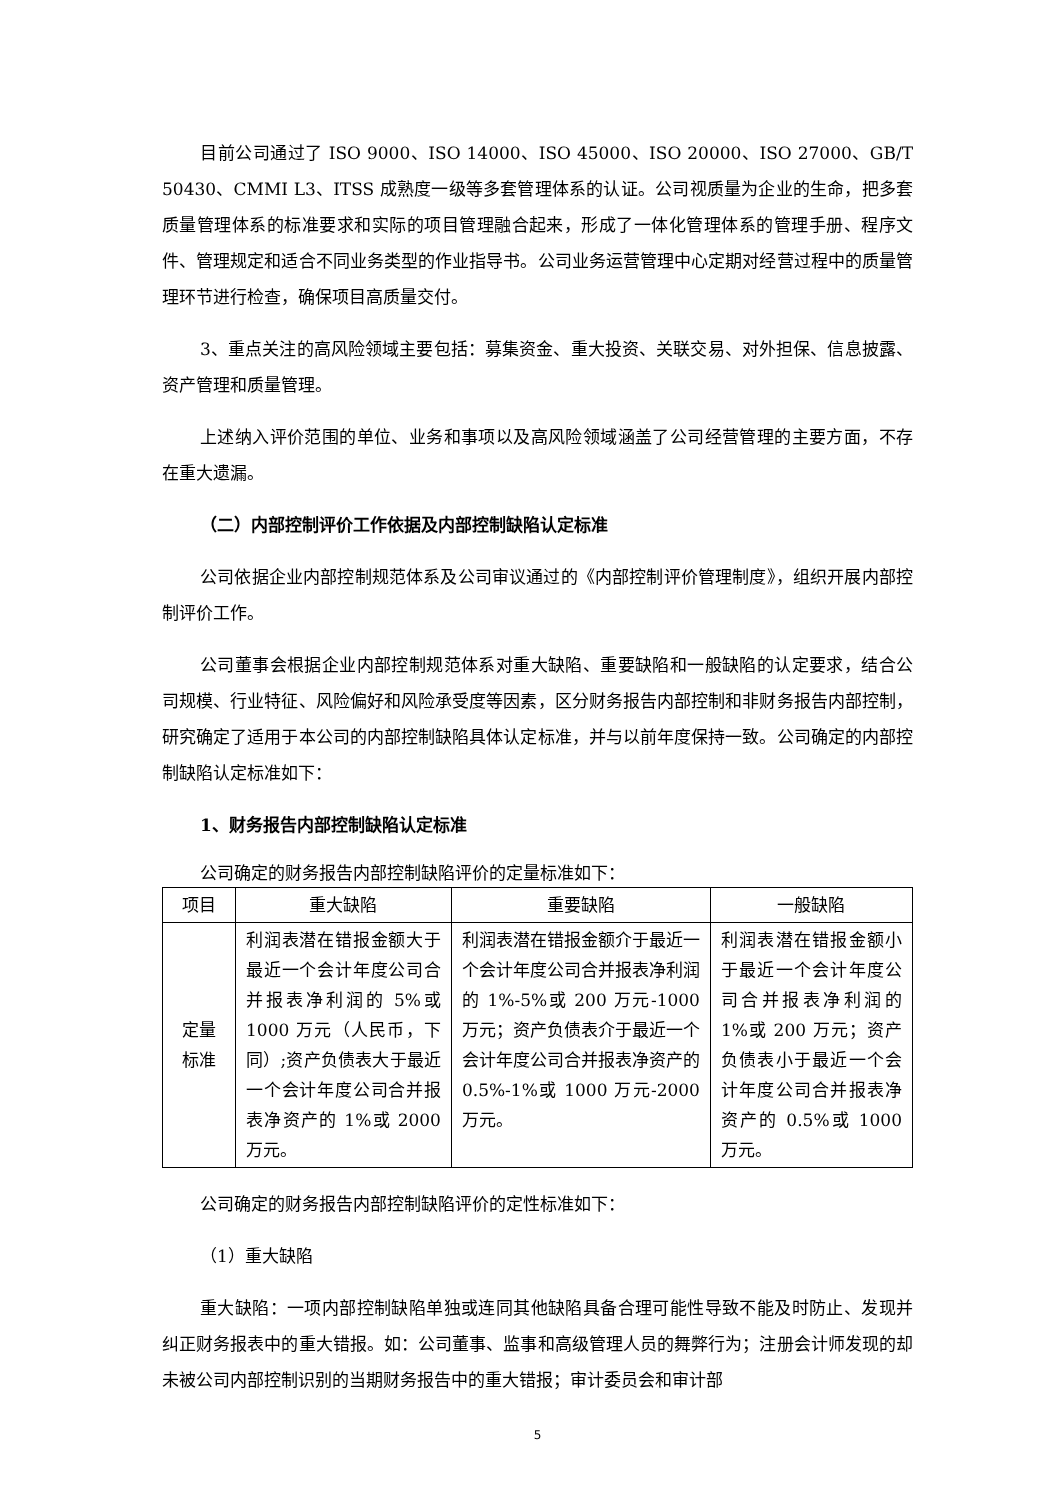目前公司通过了 ISO 9000、ISO 14000、ISO 45000、ISO 20000、ISO 27000、GB/T 50430、CMMI L3、ITSS 成熟度一级等多套管理体系的认证。公司视质量为企业的生命，把多套质量管理体系的标准要求和实际的项目管理融合起来，形成了一体化管理体系的管理手册、程序文件、管理规定和适合不同业务类型的作业指导书。公司业务运营管理中心定期对经营过程中的质量管理环节进行检查，确保项目高质量交付。
3、重点关注的高风险领域主要包括：募集资金、重大投资、关联交易、对外担保、信息披露、资产管理和质量管理。
上述纳入评价范围的单位、业务和事项以及高风险领域涵盖了公司经营管理的主要方面，不存在重大遗漏。
（二）内部控制评价工作依据及内部控制缺陷认定标准
公司依据企业内部控制规范体系及公司审议通过的《内部控制评价管理制度》，组织开展内部控制评价工作。
公司董事会根据企业内部控制规范体系对重大缺陷、重要缺陷和一般缺陷的认定要求，结合公司规模、行业特征、风险偏好和风险承受度等因素，区分财务报告内部控制和非财务报告内部控制，研究确定了适用于本公司的内部控制缺陷具体认定标准，并与以前年度保持一致。公司确定的内部控制缺陷认定标准如下：
1、财务报告内部控制缺陷认定标准
公司确定的财务报告内部控制缺陷评价的定量标准如下：
| 项目 | 重大缺陷 | 重要缺陷 | 一般缺陷 |
| --- | --- | --- | --- |
| 定量 标准 | 利润表潜在错报金额大于最近一个会计年度公司合并报表净利润的 5%或 1000 万元（人民币，下同）;资产负债表大于最近一个会计年度公司合并报表净资产的 1%或 2000 万元。 | 利润表潜在错报金额介于最近一个会计年度公司合并报表净利润的 1%-5%或 200 万元-1000 万元；资产负债表介于最近一个会计年度公司合并报表净资产的 0.5%-1%或 1000 万元-2000 万元。 | 利润表潜在错报金额小于最近一个会计年度公司合并报表净利润的 1%或 200 万元；资产负债表小于最近一个会计年度公司合并报表净资产的 0.5%或 1000 万元。 |
公司确定的财务报告内部控制缺陷评价的定性标准如下：
（1）重大缺陷
重大缺陷：一项内部控制缺陷单独或连同其他缺陷具备合理可能性导致不能及时防止、发现并纠正财务报表中的重大错报。如：公司董事、监事和高级管理人员的舞弊行为；注册会计师发现的却未被公司内部控制识别的当期财务报告中的重大错报；审计委员会和审计部
5